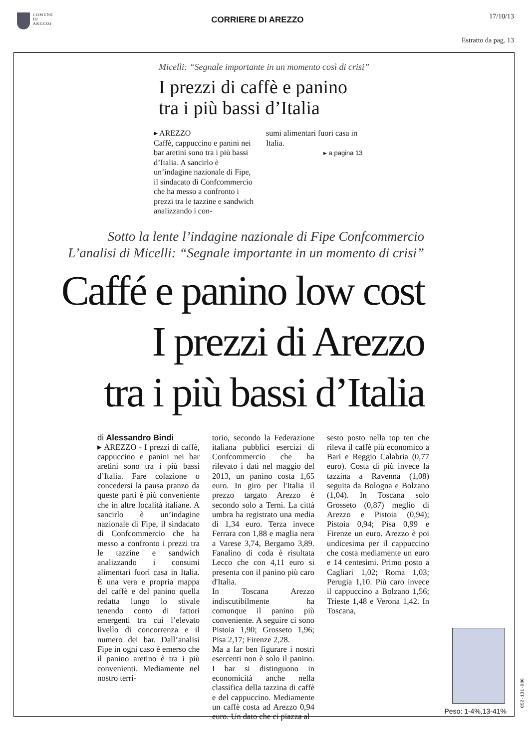COMUNE
DI
AREZZO
CORRIERE DI AREZZO
17/10/13
Estratto da pag. 13
Micelli: “Segnale importante in un momento così di crisi”
I prezzi di caffè e panino
tra i più bassi d’Italia
▸ AREZZO
Caffè, cappuccino e panini nei bar aretini sono tra i più bassi d’Italia. A sancirlo è un’indagine nazionale di Fipe, il sindacato di Confcommercio che ha messo a confronto i prezzi tra le tazzine e sandwich analizzando i con-
sumi alimentari fuori casa in Italia.
▸ a pagina 13
Sotto la lente l’indagine nazionale di Fipe Confcommercio
L’analisi di Micelli: “Segnale importante in un momento di crisi”
Caffé e panino low cost
I prezzi di Arezzo
tra i più bassi d’Italia
di Alessandro Bindi
▸ AREZZO - I prezzi di caffè, cappuccino e panini nei bar aretini sono tra i più bassi d’Italia. Fare colazione o concedersi la pausa pranzo da queste parti è più conveniente che in altre località italiane. A sancirlo è un’indagine nazionale di Fipe, il sindacato di Confcommercio che ha messo a confronto i prezzi tra le tazzine e sandwich analizzando i consumi alimentari fuori casa in Italia. È una vera e propria mappa del caffè e del panino quella redatta lungo lo stivale tenendo conto di fattori emergenti tra cui l’elevato livello di concorrenza e il numero dei bar. Dall’analisi Fipe in ogni caso è emerso che il panino aretino è tra i più convenienti. Mediamente nel nostro terri-
torio, secondo la Federazione italiana pubblici esercizi di Confcommercio che ha rilevato i dati nel maggio del 2013, un panino costa 1,65 euro. In giro per l'Italia il prezzo targato Arezzo è secondo solo a Terni. La città umbra ha registrato una media di 1,34 euro. Terza invece Ferrara con 1,88 e maglia nera a Varese 3,74, Bergamo 3,89. Fanalino di coda è risultata Lecco che con 4,11 euro si presenta con il panino più caro d'Italia.
In Toscana Arezzo indiscutibilmente ha comunque il panino più conveniente. A seguire ci sono Pistoia 1,90; Grosseto 1,96; Pisa 2,17; Firenze 2,28.
Ma a far ben figurare i nostri esercenti non è solo il panino. I bar si distinguono in economicità anche nella classifica della tazzina di caffè e del cappuccino. Mediamente un caffè costa ad Arezzo 0,94 euro. Un dato che ci piazza al
sesto posto nella top ten che rileva il caffè più economico a Bari e Reggio Calabria (0,77 euro). Costa di più invece la tazzina a Ravenna (1,08) seguita da Bologna e Bolzano (1,04). In Toscana solo Grosseto (0,87) meglio di Arezzo e Pistoia (0,94); Pistoia 0,94; Pisa 0,99 e Firenze un euro. Arezzo è poi undicesima per il cappuccino che costa mediamente un euro e 14 centesimi. Primo posto a Cagliari 1,02; Roma 1,03; Perugia 1,10. Più caro invece il cappuccino a Bolzano 1,56; Trieste 1,48 e Verona 1,42. In Toscana,
Peso: 1-4%,13-41%
052-131-080